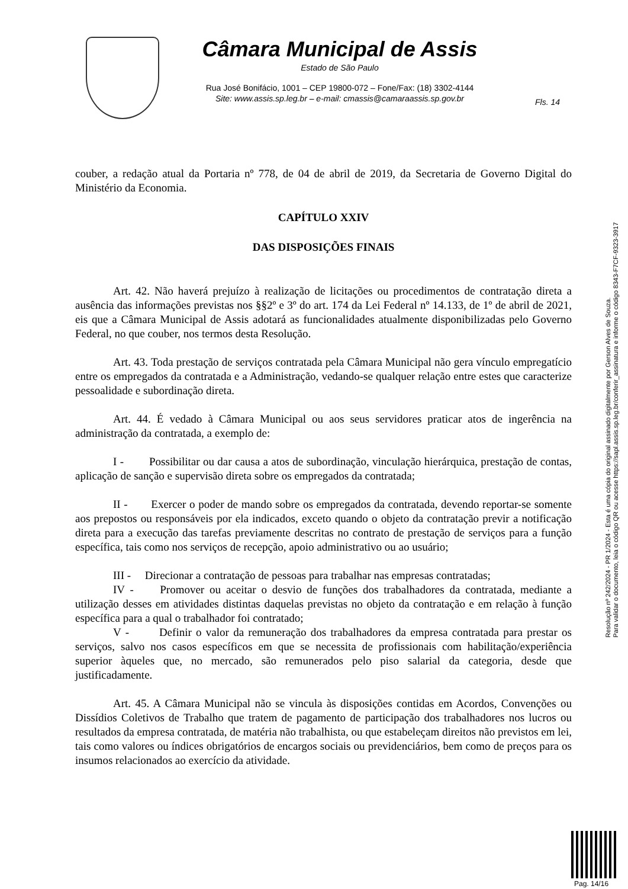Câmara Municipal de Assis
Estado de São Paulo
Rua José Bonifácio, 1001 – CEP 19800-072 – Fone/Fax: (18) 3302-4144
Site: www.assis.sp.leg.br – e-mail: cmassis@camaraassis.sp.gov.br
Fls. 14
couber, a redação atual da Portaria nº 778, de 04 de abril de 2019, da Secretaria de Governo Digital do Ministério da Economia.
CAPÍTULO XXIV
DAS DISPOSIÇÕES FINAIS
Art. 42. Não haverá prejuízo à realização de licitações ou procedimentos de contratação direta a ausência das informações previstas nos §§2º e 3º do art. 174 da Lei Federal nº 14.133, de 1º de abril de 2021, eis que a Câmara Municipal de Assis adotará as funcionalidades atualmente disponibilizadas pelo Governo Federal, no que couber, nos termos desta Resolução.
Art. 43. Toda prestação de serviços contratada pela Câmara Municipal não gera vínculo empregatício entre os empregados da contratada e a Administração, vedando-se qualquer relação entre estes que caracterize pessoalidade e subordinação direta.
Art. 44. É vedado à Câmara Municipal ou aos seus servidores praticar atos de ingerência na administração da contratada, a exemplo de:
I - Possibilitar ou dar causa a atos de subordinação, vinculação hierárquica, prestação de contas, aplicação de sanção e supervisão direta sobre os empregados da contratada;
II - Exercer o poder de mando sobre os empregados da contratada, devendo reportar-se somente aos prepostos ou responsáveis por ela indicados, exceto quando o objeto da contratação previr a notificação direta para a execução das tarefas previamente descritas no contrato de prestação de serviços para a função específica, tais como nos serviços de recepção, apoio administrativo ou ao usuário;
III - Direcionar a contratação de pessoas para trabalhar nas empresas contratadas;
IV - Promover ou aceitar o desvio de funções dos trabalhadores da contratada, mediante a utilização desses em atividades distintas daquelas previstas no objeto da contratação e em relação à função específica para a qual o trabalhador foi contratado;
V - Definir o valor da remuneração dos trabalhadores da empresa contratada para prestar os serviços, salvo nos casos específicos em que se necessita de profissionais com habilitação/experiência superior àqueles que, no mercado, são remunerados pelo piso salarial da categoria, desde que justificadamente.
Art. 45. A Câmara Municipal não se vincula às disposições contidas em Acordos, Convenções ou Dissídios Coletivos de Trabalho que tratem de pagamento de participação dos trabalhadores nos lucros ou resultados da empresa contratada, de matéria não trabalhista, ou que estabeleçam direitos não previstos em lei, tais como valores ou índices obrigatórios de encargos sociais ou previdenciários, bem como de preços para os insumos relacionados ao exercício da atividade.
Resolução nº 242/2024 - PR 1/2024 - Esta é uma cópia do original assinado digitalmente por Gerson Alves de Souza.
Para validar o documento, leia o código QR ou acesse https://sapl.assis.sp.leg.br/conferir_assinatura e informe o código 8343-F7CF-9323-3917
Pag. 14/16